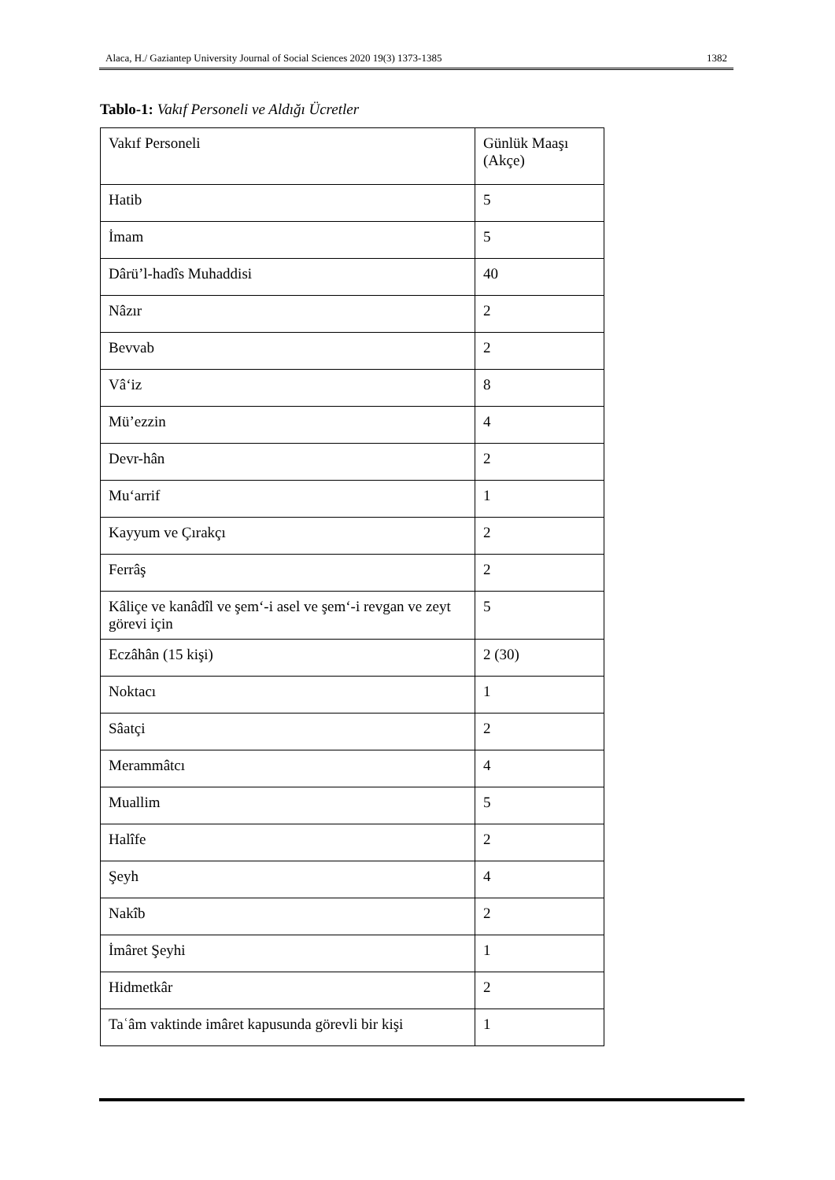Alaca, H./ Gaziantep University Journal of Social Sciences 2020 19(3) 1373-1385 1382
Tablo-1: Vakıf Personeli ve Aldığı Ücretler
| Vakıf Personeli | Günlük Maaşı (Akçe) |
| Hatib | 5 |
| İmam | 5 |
| Dârü’l-hadîs Muhaddisi | 40 |
| Nâzır | 2 |
| Bevvab | 2 |
| Vâ‘iz | 8 |
| Mü’ezzin | 4 |
| Devr-hân | 2 |
| Mu‘arrif | 1 |
| Kayyum ve Çırakçı | 2 |
| Ferrâş | 2 |
| Kâliçe ve kanâdîl ve şem‘-i asel ve şem‘-i revgan ve zeyt görevi için | 5 |
| Eczâhân (15 kişi) | 2 (30) |
| Noktacı | 1 |
| Sâatçi | 2 |
| Merammâtcı | 4 |
| Muallim | 5 |
| Halîfe | 2 |
| Şeyh | 4 |
| Nakîb | 2 |
| İmâret Şeyhi | 1 |
| Hidmetkâr | 2 |
| Taʿâm vaktinde imâret kapusunda görevli bir kişi | 1 |